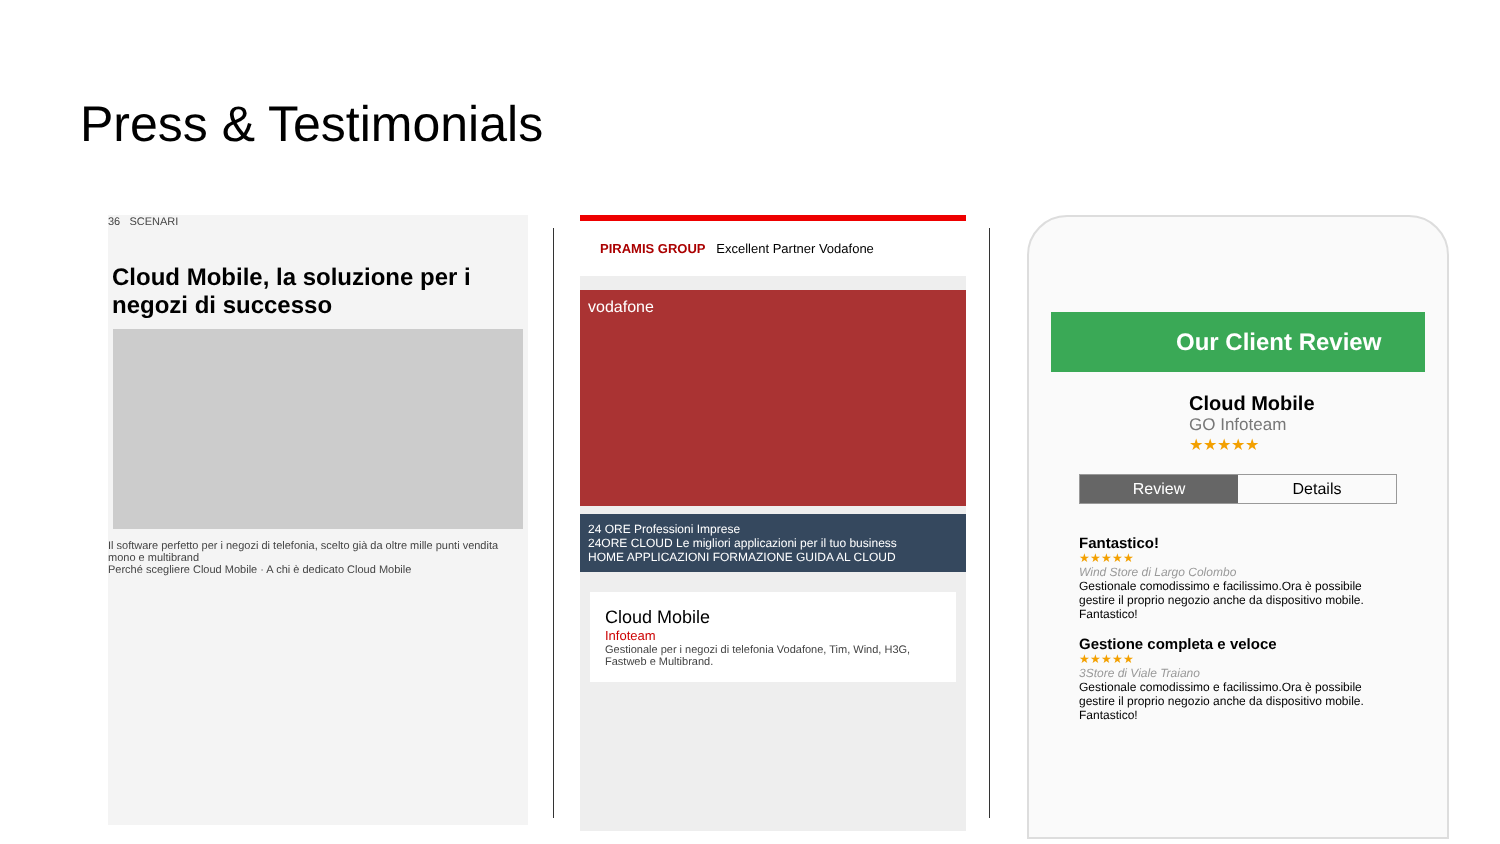Press & Testimonials
36 SCENARI
Cloud Mobile, la soluzione per i negozi di successo
Il software perfetto per i negozi di telefonia, scelto già da oltre mille punti vendita mono e multibrand
Perché scegliere Cloud Mobile · A chi è dedicato Cloud Mobile
PIRAMIS GROUP Excellent Partner Vodafone
vodafone
24 ORE Professioni Imprese
24ORE CLOUD Le migliori applicazioni per il tuo business
HOME APPLICAZIONI FORMAZIONE GUIDA AL CLOUD
Cloud Mobile
Infoteam
Gestionale per i negozi di telefonia Vodafone, Tim, Wind, H3G, Fastweb e Multibrand.
Our Client Review
Cloud Mobile
GO Infoteam
★★★★★
Review Details
Fantastico!
★★★★★
Wind Store di Largo Colombo
Gestionale comodissimo e facilissimo.Ora è possibile gestire il proprio negozio anche da dispositivo mobile. Fantastico!
Gestione completa e veloce
★★★★★
3Store di Viale Traiano
Gestionale comodissimo e facilissimo.Ora è possibile gestire il proprio negozio anche da dispositivo mobile. Fantastico!